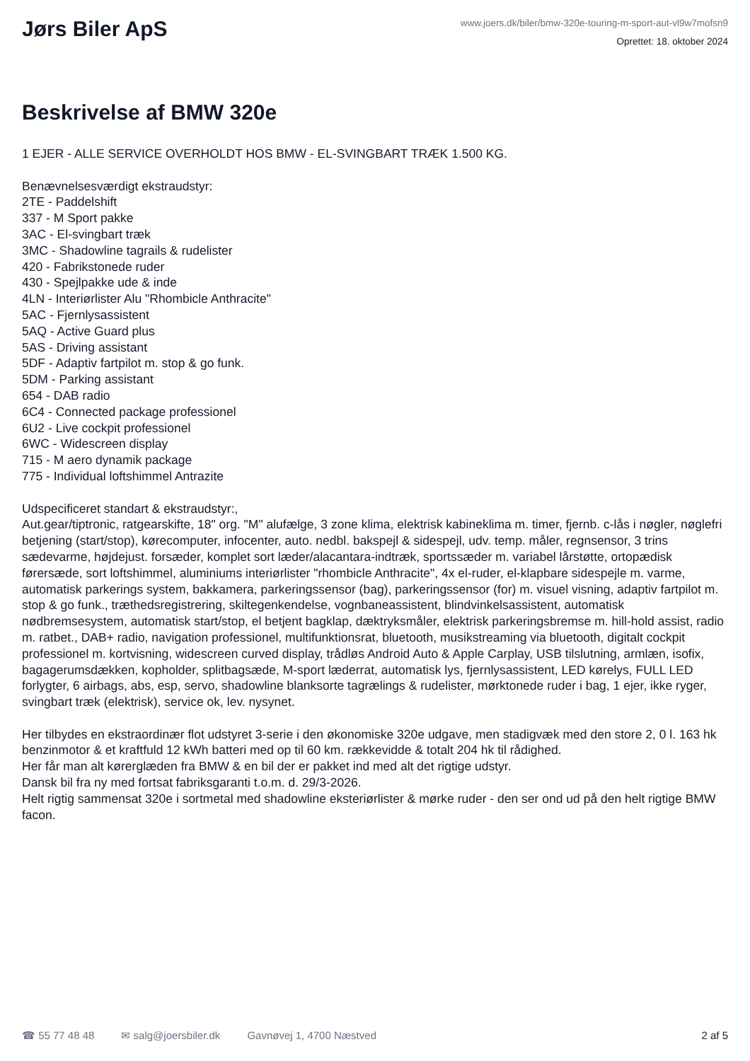Jørs Biler ApS
www.joers.dk/biler/bmw-320e-touring-m-sport-aut-vl9w7mofsn9
Oprettet: 18. oktober 2024
Beskrivelse af BMW 320e
1 EJER - ALLE SERVICE OVERHOLDT HOS BMW - EL-SVINGBART TRÆK 1.500 KG.
Benævnelsesværdigt ekstraudstyr:
2TE - Paddelshift
337 - M Sport pakke
3AC - El-svingbart træk
3MC - Shadowline tagrails & rudelister
420 - Fabrikstonede ruder
430 - Spejlpakke ude & inde
4LN - Interiørlister Alu "Rhombicle Anthracite"
5AC - Fjernlysassistent
5AQ - Active Guard plus
5AS - Driving assistant
5DF - Adaptiv fartpilot m. stop & go funk.
5DM - Parking assistant
654 - DAB radio
6C4 - Connected package professionel
6U2 - Live cockpit professionel
6WC - Widescreen display
715 - M aero dynamik package
775 - Individual loftshimmel Antrazite
Udspecificeret standart & ekstraudstyr:,
Aut.gear/tiptronic, ratgearskifte, 18" org. "M" alufælge, 3 zone klima, elektrisk kabineklima m. timer, fjernb. c-lås i nøgler, nøglefri betjening (start/stop), kørecomputer, infocenter, auto. nedbl. bakspejl & sidespejl, udv. temp. måler, regnsensor, 3 trins sædevarme, højdejust. forsæder, komplet sort læder/alacantara-indtræk, sportssæder m. variabel lårstøtte, ortopædisk førersæde, sort loftshimmel, aluminiums interiørlister "rhombicle Anthracite", 4x el-ruder, el-klapbare sidespejle m. varme, automatisk parkerings system, bakkamera, parkeringssensor (bag), parkeringssensor (for) m. visuel visning, adaptiv fartpilot m. stop & go funk., træthedsregistrering, skiltegenkendelse, vognbaneassistent, blindvinkelsassistent, automatisk nødbremsesystem, automatisk start/stop, el betjent bagklap, dæktryksmåler, elektrisk parkeringsbremse m. hill-hold assist, radio m. ratbet., DAB+ radio, navigation professionel, multifunktionsrat, bluetooth, musikstreaming via bluetooth, digitalt cockpit professionel m. kortvisning, widescreen curved display, trådløs Android Auto & Apple Carplay, USB tilslutning, armlæn, isofix, bagagerumsdækken, kopholder, splitbagsæde, M-sport læderrat, automatisk lys, fjernlysassistent, LED kørelys, FULL LED forlygter, 6 airbags, abs, esp, servo, shadowline blanksorte tagrælings & rudelister, mørktonede ruder i bag, 1 ejer, ikke ryger, svingbart træk (elektrisk), service ok, lev. nysynet.
Her tilbydes en ekstraordinær flot udstyret 3-serie i den økonomiske 320e udgave, men stadigvæk med den store 2, 0 l. 163 hk benzinmotor & et kraftfuld 12 kWh batteri med op til 60 km. rækkevidde & totalt 204 hk til rådighed.
Her får man alt kørerglæden fra BMW & en bil der er pakket ind med alt det rigtige udstyr.
Dansk bil fra ny med fortsat fabriksgaranti t.o.m. d. 29/3-2026.
Helt rigtig sammensat 320e i sortmetal med shadowline eksteriørlister & mørke ruder - den ser ond ud på den helt rigtige BMW facon.
☎ 55 77 48 48 ✉ salg@joersbiler.dk Gavnøvej 1, 4700 Næstved 2 af 5